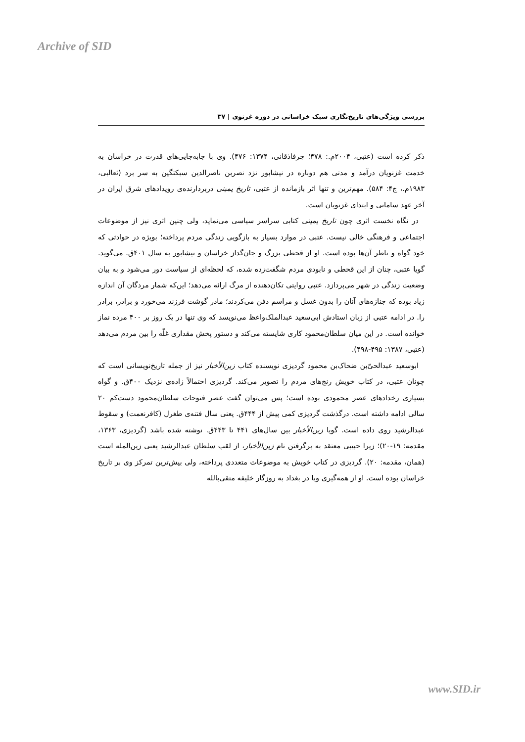Archive of SID
بررسی ویژگی‌های تاریخ‌نگاری سبک خراسانی در دوره غزنوی | ۳۷
ذکر کرده است (عتبی، ۲۰۰۴م.: ۴۷۸؛ جرفاذقانی، ۱۳۷۴: ۴۷۶). وی با جابه‌جایی‌های قدرت در خراسان به خدمت غزنویان درآمد و مدتی هم دوباره در نیشابور نزد نصربن ناصرالدین سبکتگین به سر برد (ثعالبی، ۱۹۸۳م.، ج۴: ۵۸۴). مهم‌ترین و تنها اثر بازمانده از عتبی، تاریخ یمینی دربردارنده‌ی رویدادهای شرق ایران در آخر عهد سامانی و ابتدای غزنویان است.
در نگاه نخست اثری چون تاریخ یمینی کتابی سراسر سیاسی می‌نماید، ولی چنین اثری نیز از موضوعات اجتماعی و فرهنگی خالی نیست. عتبی در موارد بسیار به بازگویی زندگی مردم پرداخته؛ بویژه در حوادثی که خود گواه و ناظر آن‌ها بوده است. او از قحطی بزرگ و جان‌گداز خراسان و نیشابور به سال ۴۰۱ق. می‌گوید. گویا عتبی، چنان از این قحطی و نابودی مردم شگفت‌زده شده، که لحظه‌ای از سیاست دور می‌شود و به بیان وضعیت زندگی در شهر می‌پردازد. عتبی روایتی تکان‌دهنده از مرگ ارائه می‌دهد؛ این‌که شمار مردگان آن اندازه زیاد بوده که جنازه‌های آنان را بدون غسل و مراسم دفن می‌کردند؛ مادر گوشت فرزند می‌خورد و برادر، برادر را. در ادامه عتبی از زبان استادش ابی‌سعید عبدالملک‌واعظ می‌نویسد که وی تنها در یک روز بر ۴۰۰ مرده نماز خوانده است. در این میان سلطان‌محمود کاری شایسته می‌کند و دستور پخش مقداری غلّه را بین مردم می‌دهد (عتبی، ۱۳۸۷: ۴۹۵-۴۹۸).
ابوسعید عبدالحیّ‌بن ضحاک‌بن محمود گردیزی نویسنده کتاب زین‌الأخبار نیز از جمله تاریخ‌نویسانی است که چونان عتبی، در کتاب خویش رنج‌های مردم را تصویر می‌کند. گردیزی احتمالاً زاده‌ی نزدیک ۴۰۰ق. و گواه بسیاری رخدادهای عصر محمودی بوده است؛ پس می‌توان گفت عصر فتوحات سلطان‌محمود دست‌کم ۲۰ سالی ادامه داشته است. درگذشت گردیزی کمی پیش از ۴۴۴ق. یعنی سال فتنه‌ی طغرل (کافرنعمت) و سقوط عبدالرشید روی داده است. گویا زین‌الأخبار بین سال‌های ۴۴۱ تا ۴۴۳ق. نوشته شده باشد (گردیزی، ۱۳۶۳، مقدمه: ۱۹-۲۰)؛ زیرا حبیبی معتقد به برگرفتن نام زین‌الأخبار، از لقب سلطان عبدالرشید یعنی زین‌المله است (همان، مقدمه: ۲۰). گردیزی در کتاب خویش به موضوعات متعددی پرداخته، ولی بیش‌ترین تمرکز وی بر تاریخ خراسان بوده است. او از همه‌گیری وبا در بغداد به روزگار خلیفه متقی‌بالله
www.SID.ir